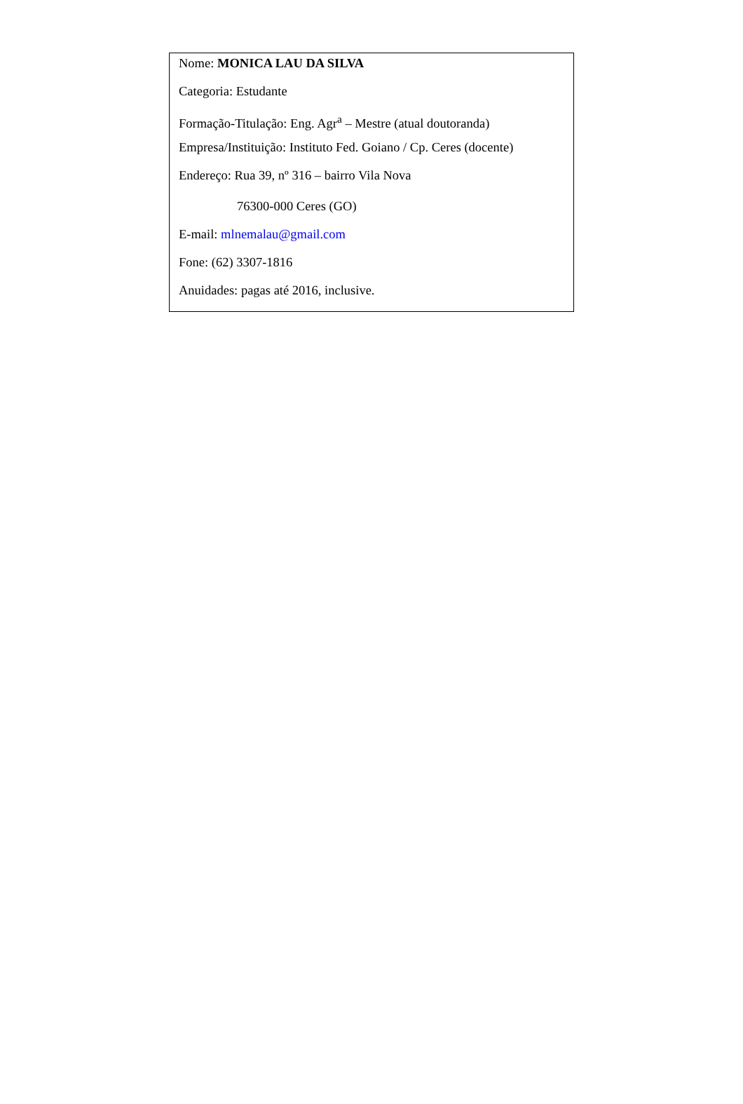Nome: MONICA LAU DA SILVA
Categoria: Estudante
Formação-Titulação: Eng. Agr<sup>a</sup> – Mestre (atual doutoranda)
Empresa/Instituição: Instituto Fed. Goiano / Cp. Ceres (docente)
Endereço: Rua 39, nº 316 – bairro Vila Nova
76300-000 Ceres (GO)
E-mail: mlnemalau@gmail.com
Fone: (62) 3307-1816
Anuidades: pagas até 2016, inclusive.